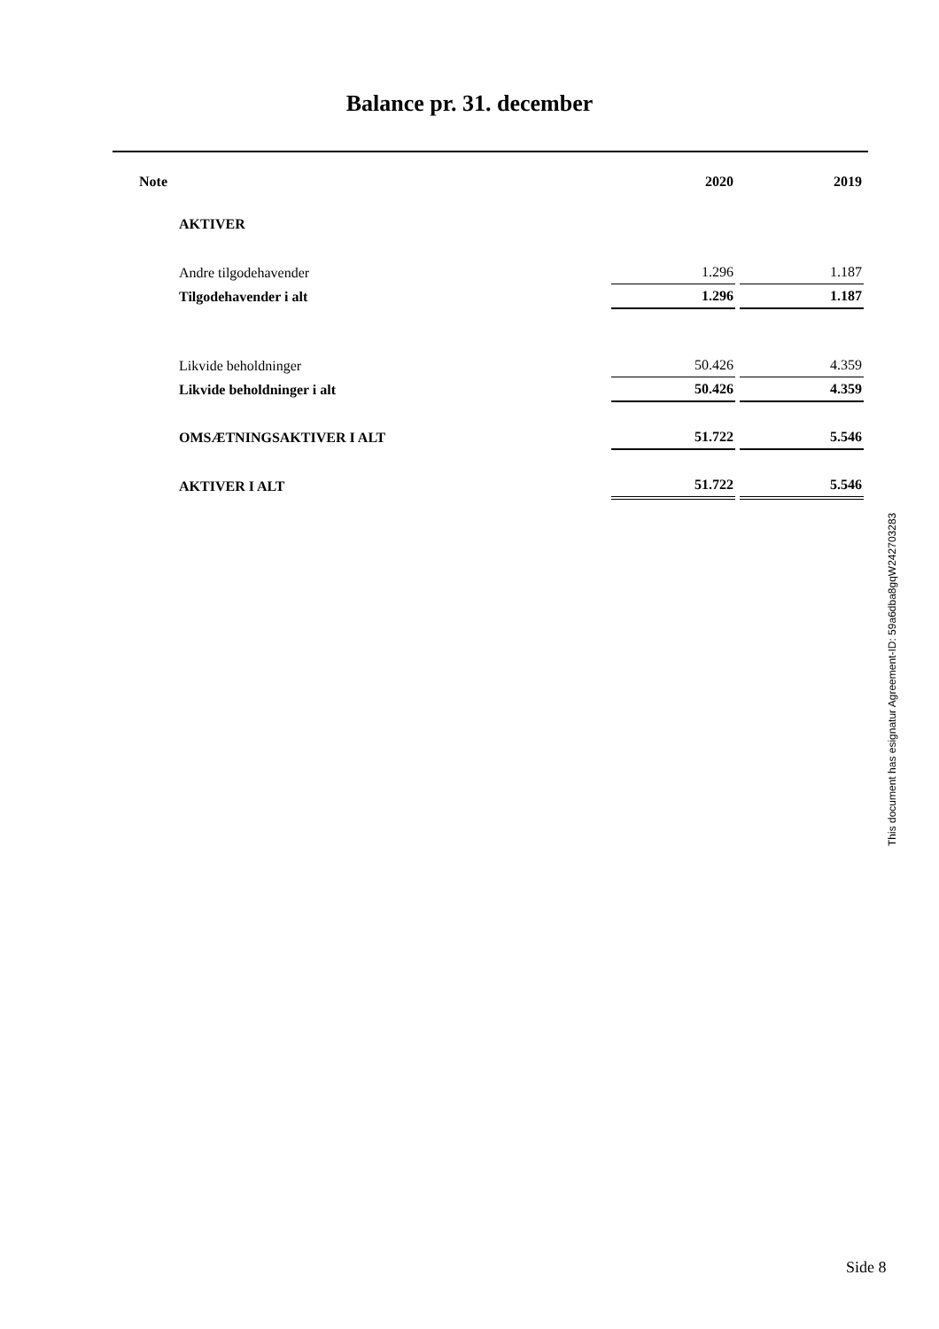Balance pr. 31. december
| Note | | 2020 | 2019 |
| --- | --- | --- | --- |
| | AKTIVER | | |
| | Andre tilgodehavender | 1.296 | 1.187 |
| | Tilgodehavender i alt | 1.296 | 1.187 |
| | Likvide beholdninger | 50.426 | 4.359 |
| | Likvide beholdninger i alt | 50.426 | 4.359 |
| | OMSÆTNINGSAKTIVER I ALT | 51.722 | 5.546 |
| | AKTIVER I ALT | 51.722 | 5.546 |
This document has esignatur Agreement-ID: 59a6dba8gqW242703283
Side 8